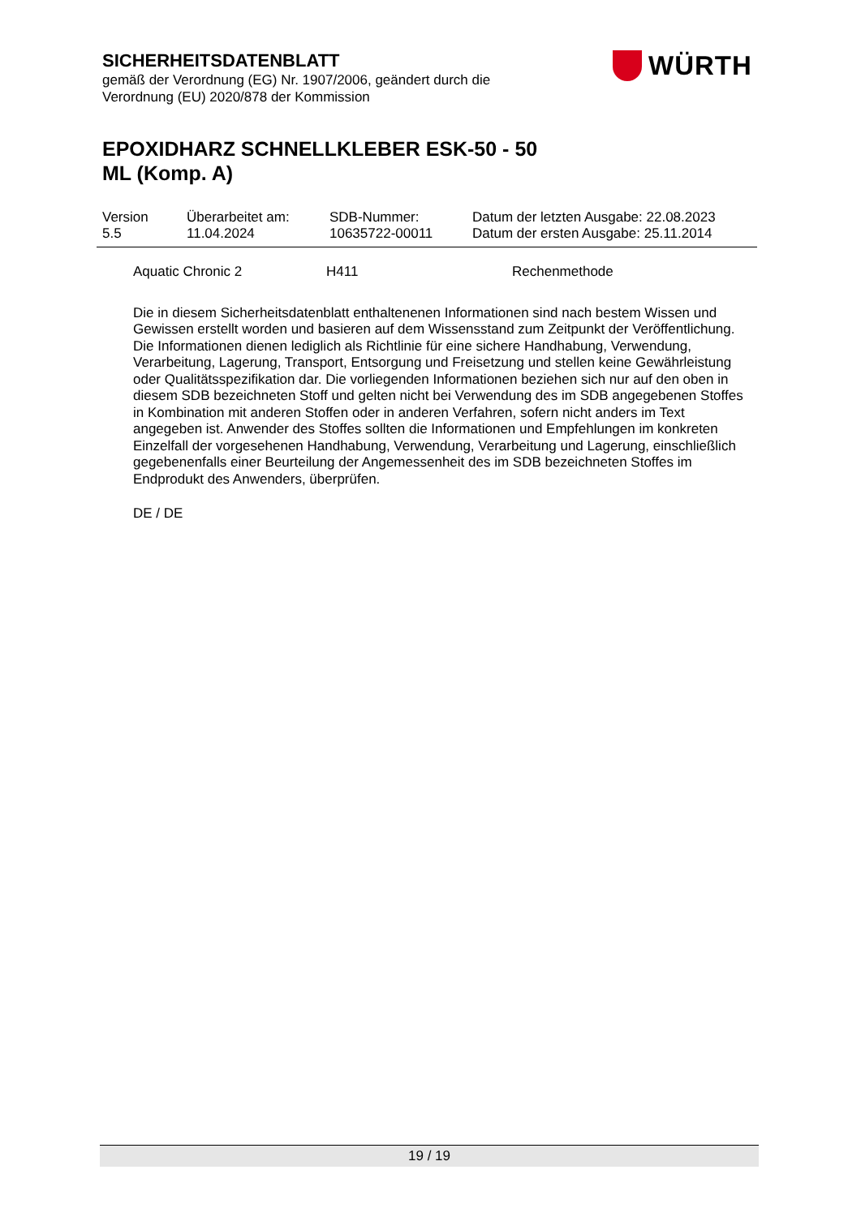SICHERHEITSDATENBLATT
gemäß der Verordnung (EG) Nr. 1907/2006, geändert durch die
Verordnung (EU) 2020/878 der Kommission
EPOXIDHARZ SCHNELLKLEBER ESK-50 - 50
ML (Komp. A)
WÜRTH
| Version 5.5 | Überarbeitet am: 11.04.2024 | SDB-Nummer: 10635722-00011 | Datum der letzten Ausgabe: 22.08.2023 Datum der ersten Ausgabe: 25.11.2014 |
Aquatic Chronic 2 H411 Rechenmethode
Die in diesem Sicherheitsdatenblatt enthaltenenen Informationen sind nach bestem Wissen und Gewissen erstellt worden und basieren auf dem Wissensstand zum Zeitpunkt der Veröffentlichung. Die Informationen dienen lediglich als Richtlinie für eine sichere Handhabung, Verwendung, Verarbeitung, Lagerung, Transport, Entsorgung und Freisetzung und stellen keine Gewährleistung oder Qualitätsspezifikation dar. Die vorliegenden Informationen beziehen sich nur auf den oben in diesem SDB bezeichneten Stoff und gelten nicht bei Verwendung des im SDB angegebenen Stoffes in Kombination mit anderen Stoffen oder in anderen Verfahren, sofern nicht anders im Text angegeben ist. Anwender des Stoffes sollten die Informationen und Empfehlungen im konkreten Einzelfall der vorgesehenen Handhabung, Verwendung, Verarbeitung und Lagerung, einschließlich gegebenenfalls einer Beurteilung der Angemessenheit des im SDB bezeichneten Stoffes im Endprodukt des Anwenders, überprüfen.
DE / DE
19 / 19